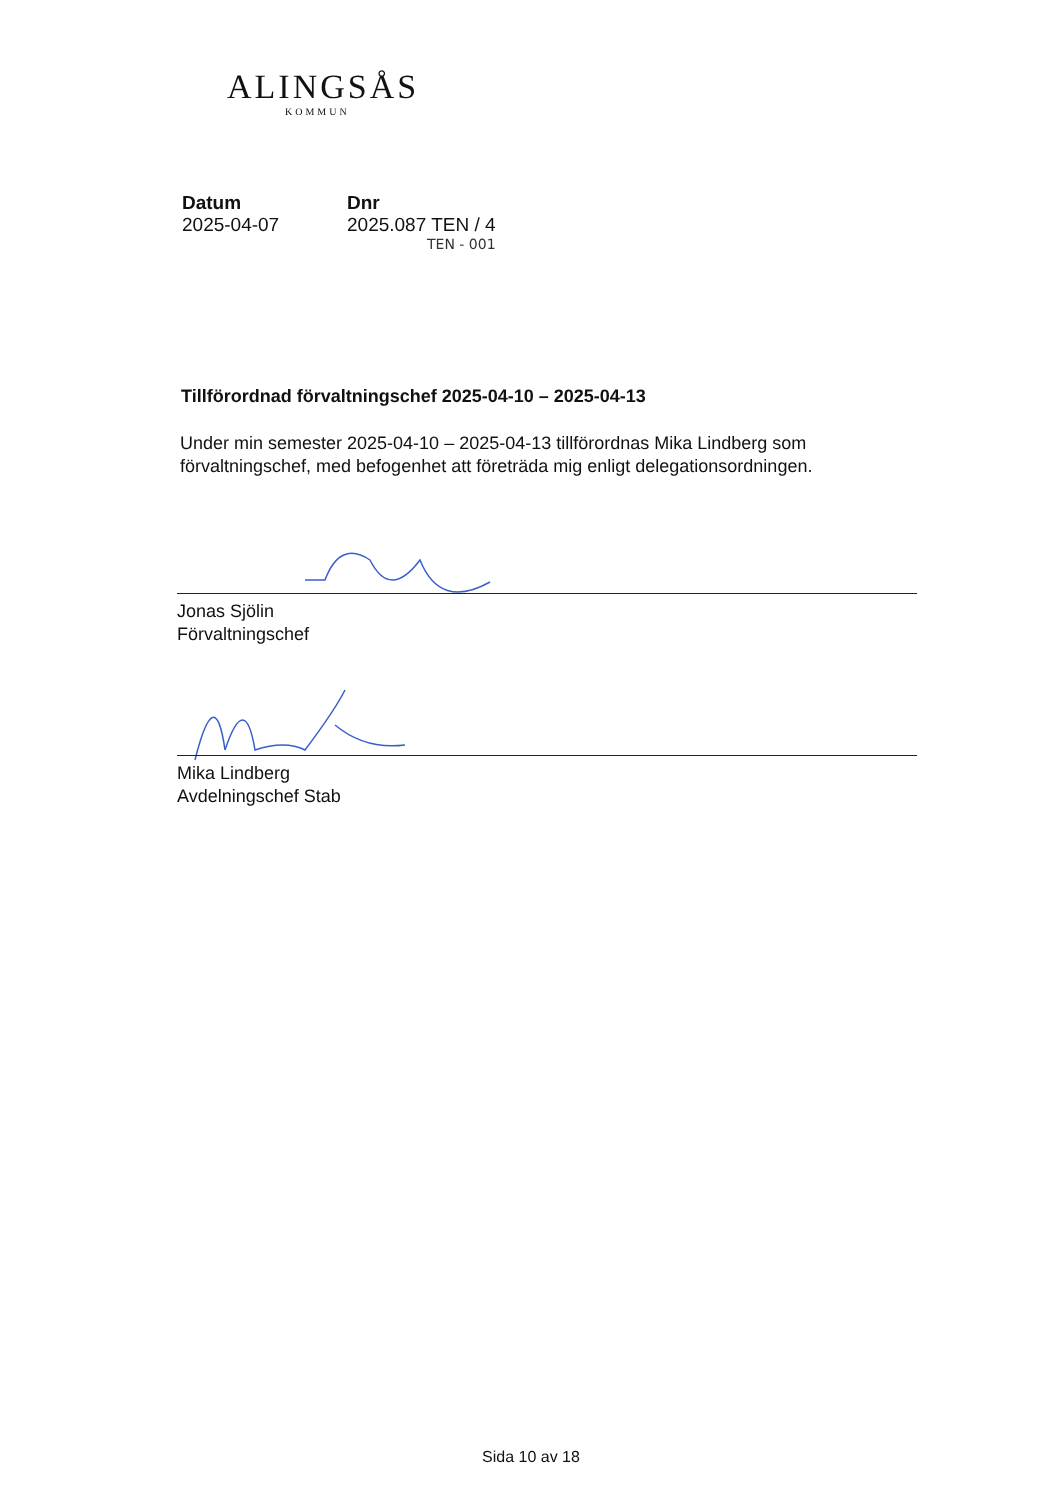ALINGSÅS
KOMMUN
Datum
2025-04-07
Dnr
2025.087 TEN / 4
TEN - 001
Tillförordnad förvaltningschef 2025-04-10 – 2025-04-13
Under min semester 2025-04-10 – 2025-04-13 tillförordnas Mika Lindberg som förvaltningschef, med befogenhet att företräda mig enligt delegationsordningen.
Jonas Sjölin
Förvaltningschef
Mika Lindberg
Avdelningschef Stab
Sida 10 av 18